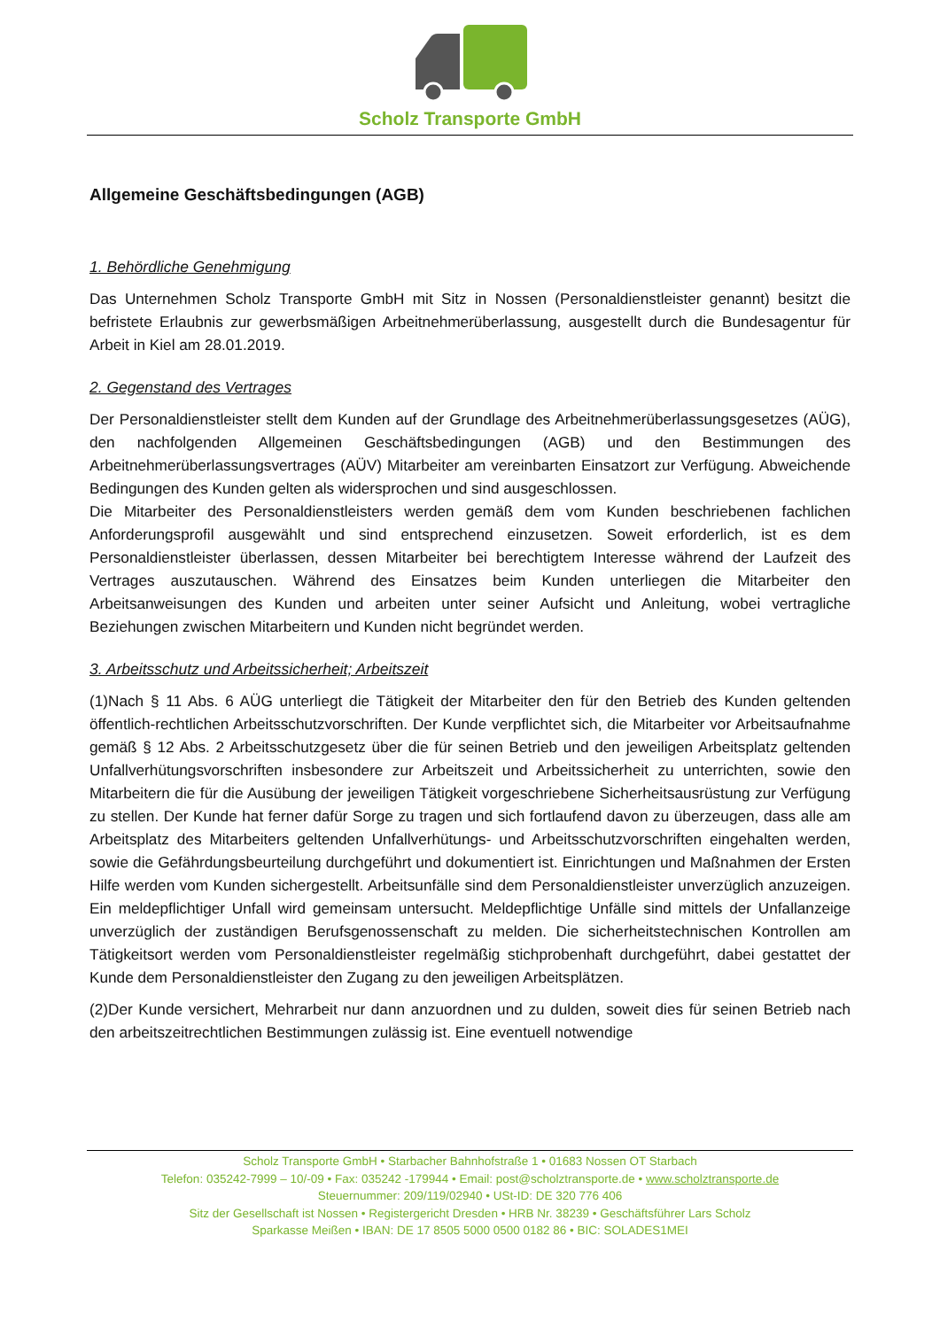Scholz Transporte GmbH
Allgemeine Geschäftsbedingungen (AGB)
1. Behördliche Genehmigung
Das Unternehmen Scholz Transporte GmbH mit Sitz in Nossen (Personaldienstleister genannt) besitzt die befristete Erlaubnis zur gewerbsmäßigen Arbeitnehmerüberlassung, ausgestellt durch die Bundesagentur für Arbeit in Kiel am 28.01.2019.
2. Gegenstand des Vertrages
Der Personaldienstleister stellt dem Kunden auf der Grundlage des Arbeitnehmerüberlassungsgesetzes (AÜG), den nachfolgenden Allgemeinen Geschäftsbedingungen (AGB) und den Bestimmungen des Arbeitnehmerüberlassungsvertrages (AÜV) Mitarbeiter am vereinbarten Einsatzort zur Verfügung. Abweichende Bedingungen des Kunden gelten als widersprochen und sind ausgeschlossen.
Die Mitarbeiter des Personaldienstleisters werden gemäß dem vom Kunden beschriebenen fachlichen Anforderungsprofil ausgewählt und sind entsprechend einzusetzen. Soweit erforderlich, ist es dem Personaldienstleister überlassen, dessen Mitarbeiter bei berechtigtem Interesse während der Laufzeit des Vertrages auszutauschen. Während des Einsatzes beim Kunden unterliegen die Mitarbeiter den Arbeitsanweisungen des Kunden und arbeiten unter seiner Aufsicht und Anleitung, wobei vertragliche Beziehungen zwischen Mitarbeitern und Kunden nicht begründet werden.
3. Arbeitsschutz und Arbeitssicherheit; Arbeitszeit
(1)Nach § 11 Abs. 6 AÜG unterliegt die Tätigkeit der Mitarbeiter den für den Betrieb des Kunden geltenden öffentlich-rechtlichen Arbeitsschutzvorschriften. Der Kunde verpflichtet sich, die Mitarbeiter vor Arbeitsaufnahme gemäß § 12 Abs. 2 Arbeitsschutzgesetz über die für seinen Betrieb und den jeweiligen Arbeitsplatz geltenden Unfallverhütungsvorschriften insbesondere zur Arbeitszeit und Arbeitssicherheit zu unterrichten, sowie den Mitarbeitern die für die Ausübung der jeweiligen Tätigkeit vorgeschriebene Sicherheitsausrüstung zur Verfügung zu stellen. Der Kunde hat ferner dafür Sorge zu tragen und sich fortlaufend davon zu überzeugen, dass alle am Arbeitsplatz des Mitarbeiters geltenden Unfallverhütungs- und Arbeitsschutzvorschriften eingehalten werden, sowie die Gefährdungsbeurteilung durchgeführt und dokumentiert ist. Einrichtungen und Maßnahmen der Ersten Hilfe werden vom Kunden sichergestellt. Arbeitsunfälle sind dem Personaldienstleister unverzüglich anzuzeigen. Ein meldepflichtiger Unfall wird gemeinsam untersucht. Meldepflichtige Unfälle sind mittels der Unfallanzeige unverzüglich der zuständigen Berufsgenossenschaft zu melden. Die sicherheitstechnischen Kontrollen am Tätigkeitsort werden vom Personaldienstleister regelmäßig stichprobenhaft durchgeführt, dabei gestattet der Kunde dem Personaldienstleister den Zugang zu den jeweiligen Arbeitsplätzen.
(2)Der Kunde versichert, Mehrarbeit nur dann anzuordnen und zu dulden, soweit dies für seinen Betrieb nach den arbeitszeitrechtlichen Bestimmungen zulässig ist. Eine eventuell notwendige
Scholz Transporte GmbH • Starbacher Bahnhofstraße 1 • 01683 Nossen OT Starbach
Telefon: 035242-7999 – 10/-09 • Fax: 035242 -179944 • Email: post@scholztransporte.de • www.scholztransporte.de
Steuernummer: 209/119/02940 • USt-ID: DE 320 776 406
Sitz der Gesellschaft ist Nossen • Registergericht Dresden • HRB Nr. 38239 • Geschäftsführer Lars Scholz
Sparkasse Meißen • IBAN: DE 17 8505 5000 0500 0182 86 • BIC: SOLADES1MEI